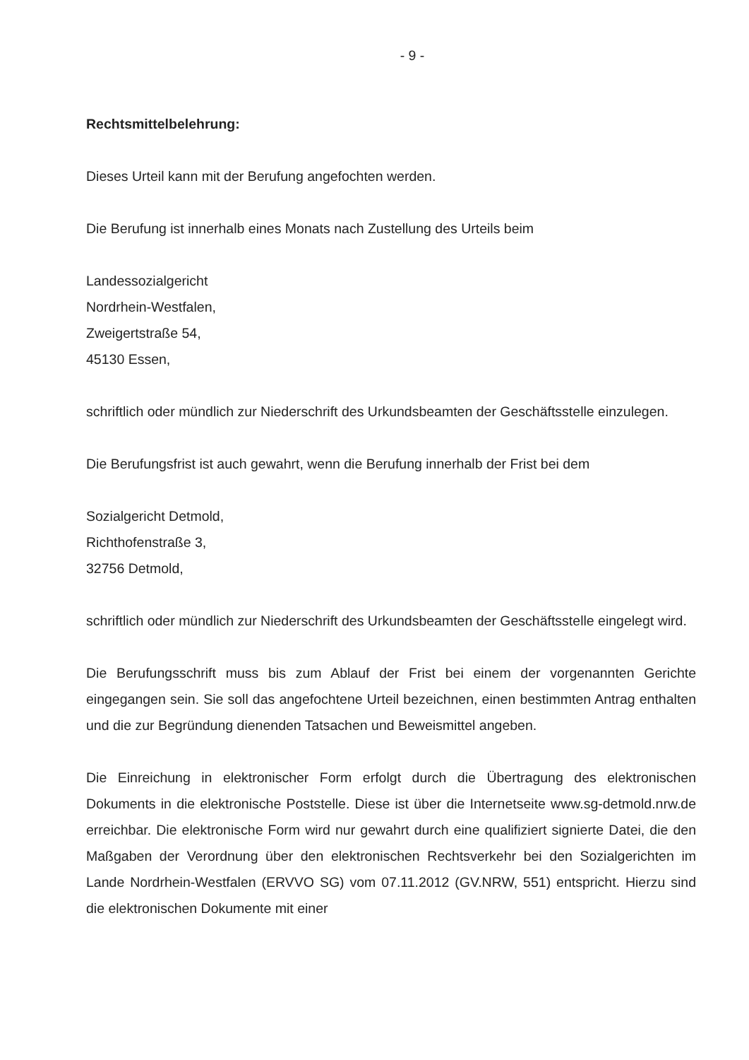- 9 -
Rechtsmittelbelehrung:
Dieses Urteil kann mit der Berufung angefochten werden.
Die Berufung ist innerhalb eines Monats nach Zustellung des Urteils beim
Landessozialgericht
Nordrhein-Westfalen,
Zweigertstraße 54,
45130 Essen,
schriftlich oder mündlich zur Niederschrift des Urkundsbeamten der Geschäftsstelle einzulegen.
Die Berufungsfrist ist auch gewahrt, wenn die Berufung innerhalb der Frist bei dem
Sozialgericht Detmold,
Richthofenstraße 3,
32756 Detmold,
schriftlich oder mündlich zur Niederschrift des Urkundsbeamten der Geschäftsstelle eingelegt wird.
Die Berufungsschrift muss bis zum Ablauf der Frist bei einem der vorgenannten Gerichte eingegangen sein. Sie soll das angefochtene Urteil bezeichnen, einen bestimmten Antrag enthalten und die zur Begründung dienenden Tatsachen und Beweismittel angeben.
Die Einreichung in elektronischer Form erfolgt durch die Übertragung des elektronischen Dokuments in die elektronische Poststelle. Diese ist über die Internetseite www.sg-detmold.nrw.de erreichbar. Die elektronische Form wird nur gewahrt durch eine qualifiziert signierte Datei, die den Maßgaben der Verordnung über den elektronischen Rechtsverkehr bei den Sozialgerichten im Lande Nordrhein-Westfalen (ERVVO SG) vom 07.11.2012 (GV.NRW, 551) entspricht. Hierzu sind die elektronischen Dokumente mit einer